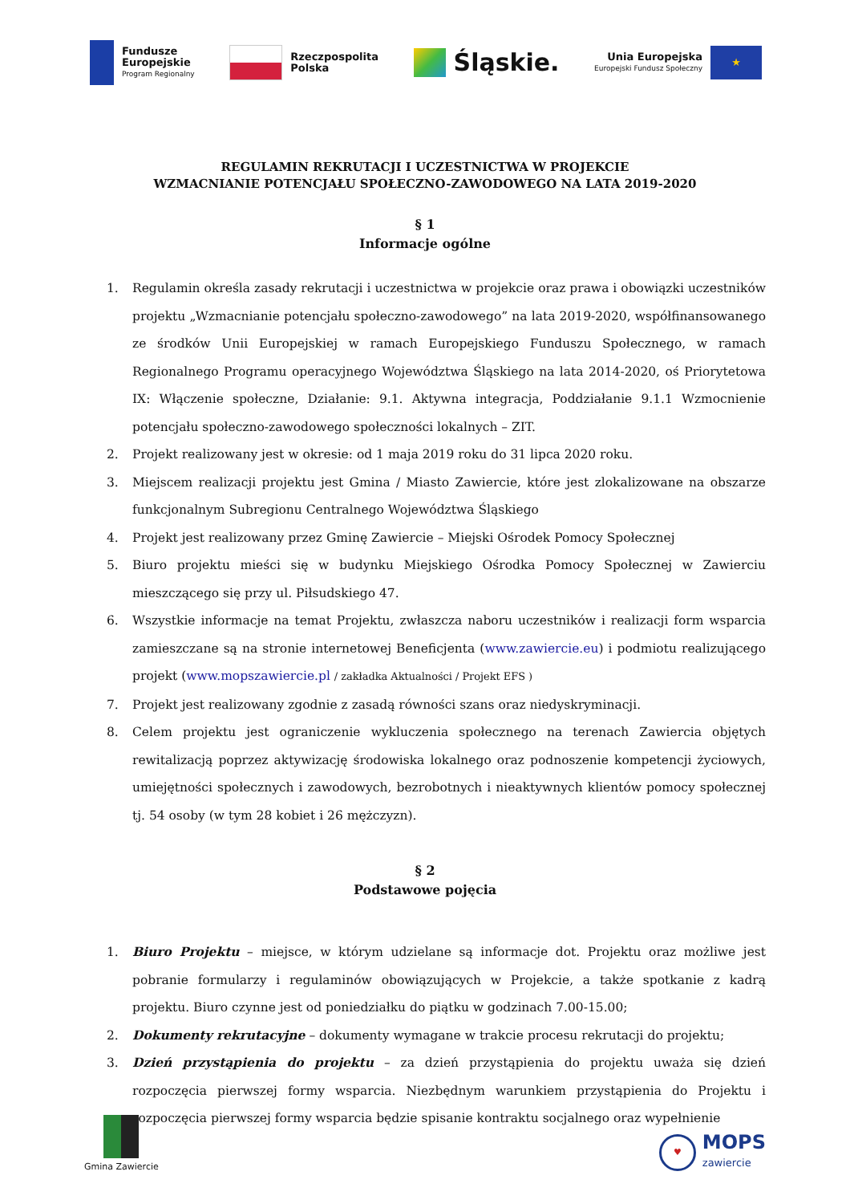Fundusze
Europejskie
Program Regionalny
Rzeczpospolita
Polska
Śląskie.
Unia Europejska
Europejski Fundusz Społeczny
★
REGULAMIN REKRUTACJI I UCZESTNICTWA W PROJEKCIE
WZMACNIANIE POTENCJAŁU SPOŁECZNO-ZAWODOWEGO NA LATA 2019-2020
§ 1
Informacje ogólne
1. Regulamin określa zasady rekrutacji i uczestnictwa w projekcie oraz prawa i obowiązki uczestników projektu „Wzmacnianie potencjału społeczno-zawodowego” na lata 2019-2020, współfinansowanego ze środków Unii Europejskiej w ramach Europejskiego Funduszu Społecznego, w ramach Regionalnego Programu operacyjnego Województwa Śląskiego na lata 2014-2020, oś Priorytetowa IX: Włączenie społeczne, Działanie: 9.1. Aktywna integracja, Poddziałanie 9.1.1 Wzmocnienie potencjału społeczno-zawodowego społeczności lokalnych – ZIT.
2. Projekt realizowany jest w okresie: od 1 maja 2019 roku do 31 lipca 2020 roku.
3. Miejscem realizacji projektu jest Gmina / Miasto Zawiercie, które jest zlokalizowane na obszarze funkcjonalnym Subregionu Centralnego Województwa Śląskiego
4. Projekt jest realizowany przez Gminę Zawiercie – Miejski Ośrodek Pomocy Społecznej
5. Biuro projektu mieści się w budynku Miejskiego Ośrodka Pomocy Społecznej w Zawierciu mieszczącego się przy ul. Piłsudskiego 47.
6. Wszystkie informacje na temat Projektu, zwłaszcza naboru uczestników i realizacji form wsparcia zamieszczane są na stronie internetowej Beneficjenta (www.zawiercie.eu) i podmiotu realizującego projekt (www.mopszawiercie.pl / zakładka Aktualności / Projekt EFS )
7. Projekt jest realizowany zgodnie z zasadą równości szans oraz niedyskryminacji.
8. Celem projektu jest ograniczenie wykluczenia społecznego na terenach Zawiercia objętych rewitalizacją poprzez aktywizację środowiska lokalnego oraz podnoszenie kompetencji życiowych, umiejętności społecznych i zawodowych, bezrobotnych i nieaktywnych klientów pomocy społecznej tj. 54 osoby (w tym 28 kobiet i 26 mężczyzn).
§ 2
Podstawowe pojęcia
1. Biuro Projektu – miejsce, w którym udzielane są informacje dot. Projektu oraz możliwe jest pobranie formularzy i regulaminów obowiązujących w Projekcie, a także spotkanie z kadrą projektu. Biuro czynne jest od poniedziałku do piątku w godzinach 7.00-15.00;
2. Dokumenty rekrutacyjne – dokumenty wymagane w trakcie procesu rekrutacji do projektu;
3. Dzień przystąpienia do projektu – za dzień przystąpienia do projektu uważa się dzień rozpoczęcia pierwszej formy wsparcia. Niezbędnym warunkiem przystąpienia do Projektu i rozpoczęcia pierwszej formy wsparcia będzie spisanie kontraktu socjalnego oraz wypełnienie
Gmina Zawiercie
♥
MOPS
zawiercie